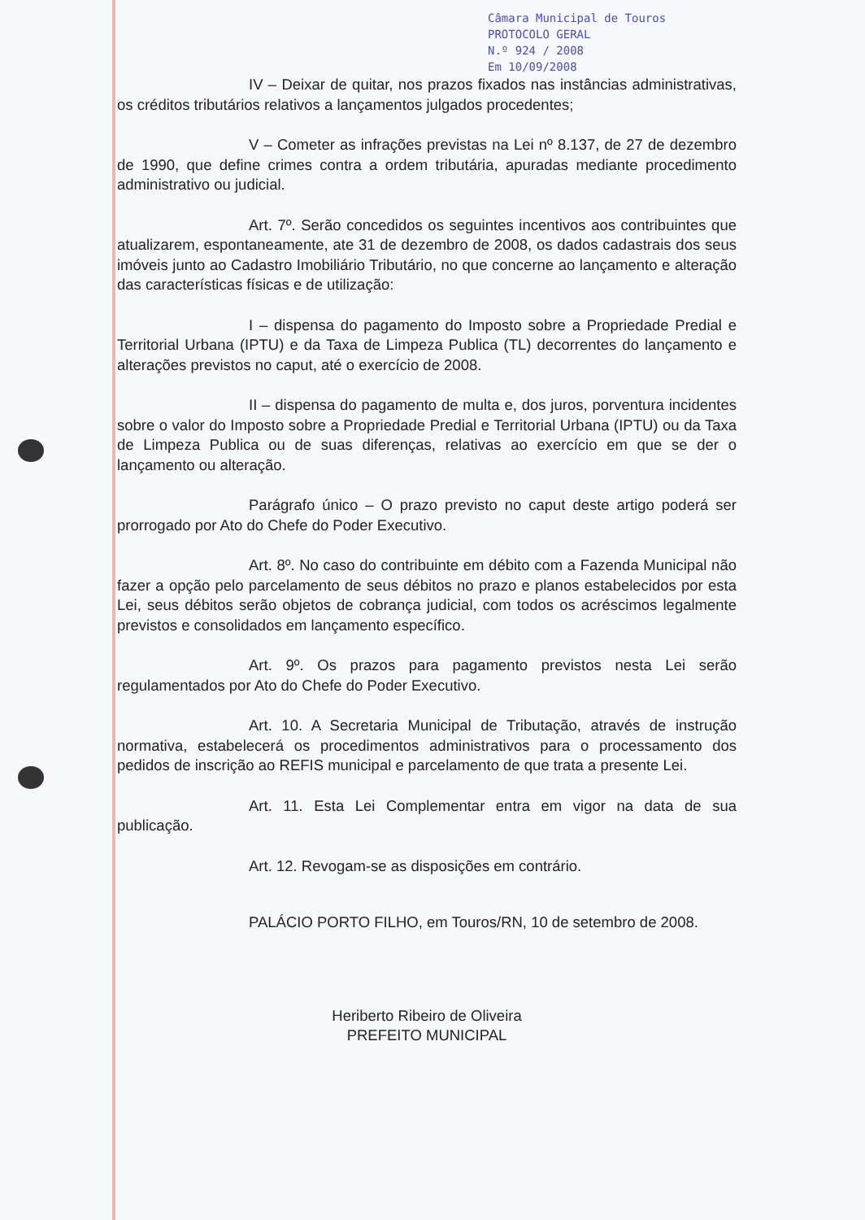Câmara Municipal de Touros
PROTOCOLO GERAL
N.º 924 / 2008
Em 10/09/2008
IV – Deixar de quitar, nos prazos fixados nas instâncias administrativas, os créditos tributários relativos a lançamentos julgados procedentes;
V – Cometer as infrações previstas na Lei nº 8.137, de 27 de dezembro de 1990, que define crimes contra a ordem tributária, apuradas mediante procedimento administrativo ou judicial.
Art. 7º. Serão concedidos os seguintes incentivos aos contribuintes que atualizarem, espontaneamente, ate 31 de dezembro de 2008, os dados cadastrais dos seus imóveis junto ao Cadastro Imobiliário Tributário, no que concerne ao lançamento e alteração das características físicas e de utilização:
I – dispensa do pagamento do Imposto sobre a Propriedade Predial e Territorial Urbana (IPTU) e da Taxa de Limpeza Publica (TL) decorrentes do lançamento e alterações previstos no caput, até o exercício de 2008.
II – dispensa do pagamento de multa e, dos juros, porventura incidentes sobre o valor do Imposto sobre a Propriedade Predial e Territorial Urbana (IPTU) ou da Taxa de Limpeza Publica ou de suas diferenças, relativas ao exercício em que se der o lançamento ou alteração.
Parágrafo único – O prazo previsto no caput deste artigo poderá ser prorrogado por Ato do Chefe do Poder Executivo.
Art. 8º. No caso do contribuinte em débito com a Fazenda Municipal não fazer a opção pelo parcelamento de seus débitos no prazo e planos estabelecidos por esta Lei, seus débitos serão objetos de cobrança judicial, com todos os acréscimos legalmente previstos e consolidados em lançamento específico.
Art. 9º. Os prazos para pagamento previstos nesta Lei serão regulamentados por Ato do Chefe do Poder Executivo.
Art. 10. A Secretaria Municipal de Tributação, através de instrução normativa, estabelecerá os procedimentos administrativos para o processamento dos pedidos de inscrição ao REFIS municipal e parcelamento de que trata a presente Lei.
Art. 11. Esta Lei Complementar entra em vigor na data de sua publicação.
Art. 12. Revogam-se as disposições em contrário.
PALÁCIO PORTO FILHO, em Touros/RN, 10 de setembro de 2008.
Heriberto Ribeiro de Oliveira
PREFEITO MUNICIPAL